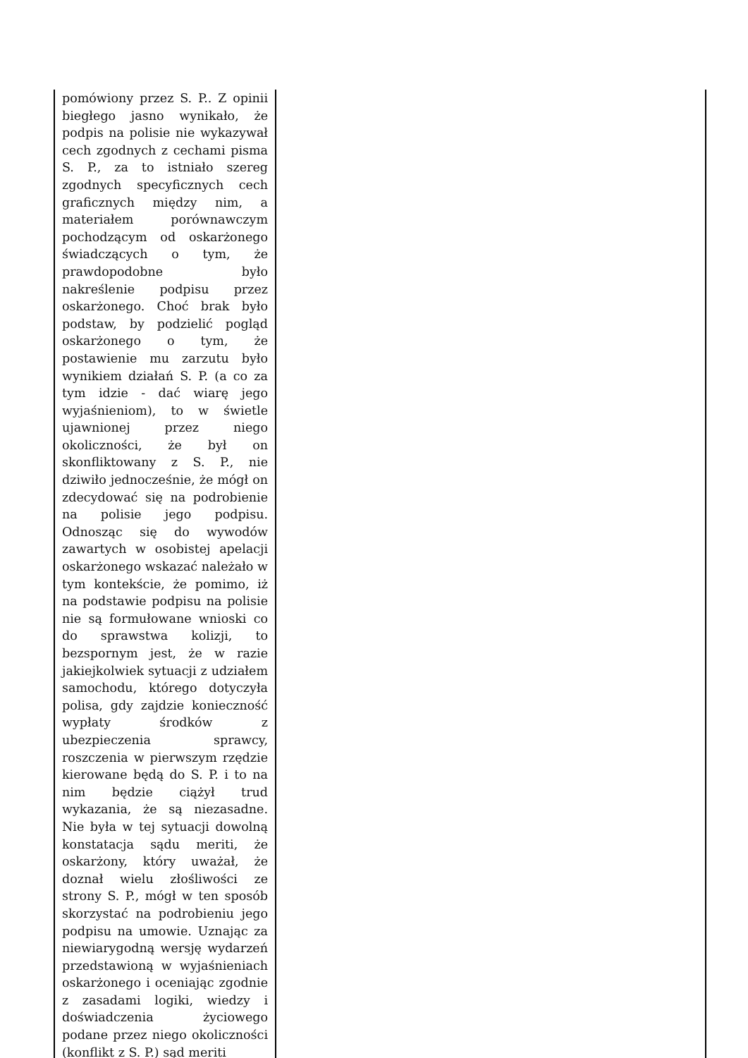| pomówiony przez S. P.. Z opinii biegłego jasno wynikało, że podpis na polisie nie wykazywał cech zgodnych z cechami pisma S. P., za to istniało szereg zgodnych specyficznych cech graficznych między nim, a materiałem porównawczym pochodzącym od oskarżonego świadczących o tym, że prawdopodobne było nakreślenie podpisu przez oskarżonego. Choć brak było podstaw, by podzielić pogląd oskarżonego o tym, że postawienie mu zarzutu było wynikiem działań S. P. (a co za tym idzie - dać wiarę jego wyjaśnieniom), to w świetle ujawnionej przez niego okoliczności, że był on skonfliktowany z S. P., nie dziwiło jednocześnie, że mógł on zdecydować się na podrobienie na polisie jego podpisu. Odnosząc się do wywodów zawartych w osobistej apelacji oskarżonego wskazać należało w tym kontekście, że pomimo, iż na podstawie podpisu na polisie nie są formułowane wnioski co do sprawstwa kolizji, to bezspornym jest, że w razie jakiejkolwiek sytuacji z udziałem samochodu, którego dotyczyła polisa, gdy zajdzie konieczność wypłaty środków z ubezpieczenia sprawcy, roszczenia w pierwszym rzędzie kierowane będą do S. P. i to na nim będzie ciążył trud wykazania, że są niezasadne. Nie była w tej sytuacji dowolną konstatacja sądu meriti, że oskarżony, który uważał, że doznał wielu złośliwości ze strony S. P., mógł w ten sposób skorzystać na podrobieniu jego podpisu na umowie. Uznając za niewiarygodną wersję wydarzeń przedstawioną w wyjaśnieniach oskarżonego i oceniając zgodnie z zasadami logiki, wiedzy i doświadczenia życiowego podane przez niego okoliczności (konflikt z S. P.) sąd meriti | |